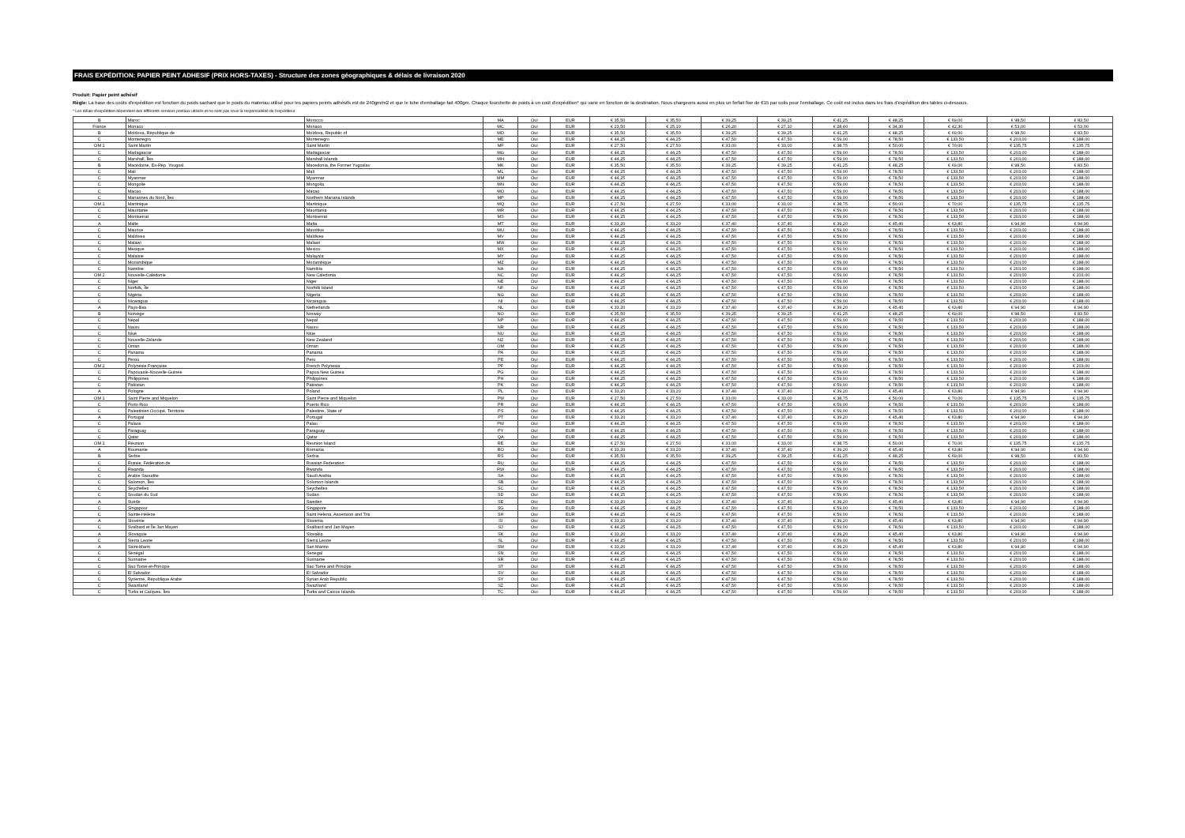FRAIS EXPÉDITION: PAPIER PEINT ADHESIF (PRIX HORS-TAXES) - Structure des zones géographiques & délais de livraison 2020
Produit: Papier peint adhésif
Règle: La base des coûts d'expédition est fonction du poids sachant que le poids du materiau utilisé pour les papiers peints adhésifs est de 240gm/m2 et que le tube d'emballage fait 400gm. Chaque fourchette de poids à un coût d'expédition* qui varie en fonction de la destination. Nous chargeons aussi en plus un forfait fixe de €15 par colis pour l'emballage. Ce coût est inclus dans les frais d'expédition des tables ci-dessous.
* Les délais d'expédition dépendent des différents services postaux utilisés et ne sont pas sous la responsabilité de l'expéditeur.
| B | Maroc | Morocco | MA | Oui | EUR | € 35,50 | € 35,50 | € 39,25 | € 39,25 | € 41,25 | € 48,25 | € 69,00 | € 98,50 | € 83,50 |
| France | Monaco | Monaco | MC | Oui | EUR | € 23,50 | € 25,10 | € 26,20 | € 27,10 | € 28,40 | € 34,30 | € 42,30 | € 53,00 | € 53,00 |
| B | Moldova, République de | Moldova, Republic of | MD | Oui | EUR | € 35,50 | € 35,50 | € 39,25 | € 39,25 | € 41,25 | € 48,25 | € 69,00 | € 98,50 | € 83,50 |
| C | Montenegro | Montenegro | ME | Oui | EUR | € 44,25 | € 44,25 | € 47,50 | € 47,50 | € 59,00 | € 78,50 | € 133,50 | € 203,00 | € 188,00 |
| OM 1 | Saint Martin | Saint Martin | MF | Oui | EUR | € 27,50 | € 27,50 | € 33,00 | € 33,00 | € 38,75 | € 50,00 | € 70,00 | € 135,75 | € 135,75 |
| C | Madagascar | Madagascar | MG | Oui | EUR | € 44,25 | € 44,25 | € 47,50 | € 47,50 | € 59,00 | € 78,50 | € 133,50 | € 203,00 | € 188,00 |
| C | Marshall, Îles | Marshall Islands | MH | Oui | EUR | € 44,25 | € 44,25 | € 47,50 | € 47,50 | € 59,00 | € 78,50 | € 133,50 | € 203,00 | € 188,00 |
| B | Macédoine, Ex-Rép. Yougosl. | Macedonia, the Former Yugoslav | MK | Oui | EUR | € 35,50 | € 35,50 | € 39,25 | € 39,25 | € 41,25 | € 48,25 | € 69,00 | € 98,50 | € 83,50 |
| C | Mali | Mali | ML | Oui | EUR | € 44,25 | € 44,25 | € 47,50 | € 47,50 | € 59,00 | € 78,50 | € 133,50 | € 203,00 | € 188,00 |
| C | Myanmar | Myanmar | MM | Oui | EUR | € 44,25 | € 44,25 | € 47,50 | € 47,50 | € 59,00 | € 78,50 | € 133,50 | € 203,00 | € 188,00 |
| C | Mongolie | Mongolia | MN | Oui | EUR | € 44,25 | € 44,25 | € 47,50 | € 47,50 | € 59,00 | € 78,50 | € 133,50 | € 203,00 | € 188,00 |
| C | Macao | Macao | MO | Oui | EUR | € 44,25 | € 44,25 | € 47,50 | € 47,50 | € 59,00 | € 78,50 | € 133,50 | € 203,00 | € 188,00 |
| C | Mariannes du Nord, Îles | Northern Mariana Islands | MP | Oui | EUR | € 44,25 | € 44,25 | € 47,50 | € 47,50 | € 59,00 | € 78,50 | € 133,50 | € 203,00 | € 188,00 |
| OM 1 | Martinique | Martinique | MQ | Oui | EUR | € 27,50 | € 27,50 | € 33,00 | € 33,00 | € 38,75 | € 50,00 | € 70,00 | € 135,75 | € 135,75 |
| C | Mauritanie | Mauritania | MR | Oui | EUR | € 44,25 | € 44,25 | € 47,50 | € 47,50 | € 59,00 | € 78,50 | € 133,50 | € 203,00 | € 188,00 |
| C | Montserrat | Montserrat | MS | Oui | EUR | € 44,25 | € 44,25 | € 47,50 | € 47,50 | € 59,00 | € 78,50 | € 133,50 | € 203,00 | € 188,00 |
| A | Malte | Malta | MT | Oui | EUR | € 33,20 | € 33,20 | € 37,40 | € 37,40 | € 39,20 | € 45,40 | € 63,80 | € 94,90 | € 94,90 |
| C | Maurice | Mauritius | MU | Oui | EUR | € 44,25 | € 44,25 | € 47,50 | € 47,50 | € 59,00 | € 78,50 | € 133,50 | € 203,00 | € 188,00 |
| C | Maldives | Maldives | MV | Oui | EUR | € 44,25 | € 44,25 | € 47,50 | € 47,50 | € 59,00 | € 78,50 | € 133,50 | € 203,00 | € 188,00 |
| C | Malawi | Malawi | MW | Oui | EUR | € 44,25 | € 44,25 | € 47,50 | € 47,50 | € 59,00 | € 78,50 | € 133,50 | € 203,00 | € 188,00 |
| C | Mexique | Mexico | MX | Oui | EUR | € 44,25 | € 44,25 | € 47,50 | € 47,50 | € 59,00 | € 78,50 | € 133,50 | € 203,00 | € 188,00 |
| C | Malaisie | Malaysia | MY | Oui | EUR | € 44,25 | € 44,25 | € 47,50 | € 47,50 | € 59,00 | € 78,50 | € 133,50 | € 203,00 | € 188,00 |
| C | Mozambique | Mozambique | MZ | Oui | EUR | € 44,25 | € 44,25 | € 47,50 | € 47,50 | € 59,00 | € 78,50 | € 133,50 | € 203,00 | € 188,00 |
| C | Namibie | Namibia | NA | Oui | EUR | € 44,25 | € 44,25 | € 47,50 | € 47,50 | € 59,00 | € 78,50 | € 133,50 | € 203,00 | € 188,00 |
| OM 2 | Nouvelle-Calédonie | New Caledonia | NC | Oui | EUR | € 44,25 | € 44,25 | € 47,50 | € 47,50 | € 59,00 | € 78,50 | € 133,50 | € 203,00 | € 203,00 |
| C | Niger | Niger | NE | Oui | EUR | € 44,25 | € 44,25 | € 47,50 | € 47,50 | € 59,00 | € 78,50 | € 133,50 | € 203,00 | € 188,00 |
| C | Norfolk, Île | Norfolk Island | NF | Oui | EUR | € 44,25 | € 44,25 | € 47,50 | € 47,50 | € 59,00 | € 78,50 | € 133,50 | € 203,00 | € 188,00 |
| C | Nigéria | Nigeria | NG | Oui | EUR | € 44,25 | € 44,25 | € 47,50 | € 47,50 | € 59,00 | € 78,50 | € 133,50 | € 203,00 | € 188,00 |
| C | Nicaragua | Nicaragua | NI | Oui | EUR | € 44,25 | € 44,25 | € 47,50 | € 47,50 | € 59,00 | € 78,50 | € 133,50 | € 203,00 | € 188,00 |
| A | Pays-Bas | Netherlands | NL | Oui | EUR | € 33,20 | € 33,20 | € 37,40 | € 37,40 | € 39,20 | € 45,40 | € 63,80 | € 94,90 | € 94,90 |
| B | Norvège | Norway | NO | Oui | EUR | € 35,50 | € 35,50 | € 39,25 | € 39,25 | € 41,25 | € 48,25 | € 69,00 | € 98,50 | € 83,50 |
| C | Népal | Nepal | NP | Oui | EUR | € 44,25 | € 44,25 | € 47,50 | € 47,50 | € 59,00 | € 78,50 | € 133,50 | € 203,00 | € 188,00 |
| C | Nauru | Nauru | NR | Oui | EUR | € 44,25 | € 44,25 | € 47,50 | € 47,50 | € 59,00 | € 78,50 | € 133,50 | € 203,00 | € 188,00 |
| C | Niué | Niue | NU | Oui | EUR | € 44,25 | € 44,25 | € 47,50 | € 47,50 | € 59,00 | € 78,50 | € 133,50 | € 203,00 | € 188,00 |
| C | Nouvelle-Zélande | New Zealand | NZ | Oui | EUR | € 44,25 | € 44,25 | € 47,50 | € 47,50 | € 59,00 | € 78,50 | € 133,50 | € 203,00 | € 188,00 |
| C | Oman | Oman | OM | Oui | EUR | € 44,25 | € 44,25 | € 47,50 | € 47,50 | € 59,00 | € 78,50 | € 133,50 | € 203,00 | € 188,00 |
| C | Panama | Panama | PA | Oui | EUR | € 44,25 | € 44,25 | € 47,50 | € 47,50 | € 59,00 | € 78,50 | € 133,50 | € 203,00 | € 188,00 |
| C | Pérou | Peru | PE | Oui | EUR | € 44,25 | € 44,25 | € 47,50 | € 47,50 | € 59,00 | € 78,50 | € 133,50 | € 203,00 | € 188,00 |
| OM 2 | Polynésie Française | French Polynesia | PF | Oui | EUR | € 44,25 | € 44,25 | € 47,50 | € 47,50 | € 59,00 | € 78,50 | € 133,50 | € 203,00 | € 203,00 |
| C | Papouasie-Nouvelle-Guinée | Papua New Guinea | PG | Oui | EUR | € 44,25 | € 44,25 | € 47,50 | € 47,50 | € 59,00 | € 78,50 | € 133,50 | € 203,00 | € 188,00 |
| C | Philippines | Philippines | PH | Oui | EUR | € 44,25 | € 44,25 | € 47,50 | € 47,50 | € 59,00 | € 78,50 | € 133,50 | € 203,00 | € 188,00 |
| C | Pakistan | Pakistan | PK | Oui | EUR | € 44,25 | € 44,25 | € 47,50 | € 47,50 | € 59,00 | € 78,50 | € 133,50 | € 203,00 | € 188,00 |
| A | Pologne | Poland | PL | Oui | EUR | € 33,20 | € 33,20 | € 37,40 | € 37,40 | € 39,20 | € 45,40 | € 63,80 | € 94,90 | € 94,90 |
| OM 1 | Saint Pierre and Miquelon | Saint Pierre and Miquelon | PM | Oui | EUR | € 27,50 | € 27,50 | € 33,00 | € 33,00 | € 38,75 | € 50,00 | € 70,00 | € 135,75 | € 135,75 |
| C | Porto Rico | Puerto Rico | PR | Oui | EUR | € 44,25 | € 44,25 | € 47,50 | € 47,50 | € 59,00 | € 78,50 | € 133,50 | € 203,00 | € 188,00 |
| C | Palestinien Occupé, Territoire | Palestine, State of | PS | Oui | EUR | € 44,25 | € 44,25 | € 47,50 | € 47,50 | € 59,00 | € 78,50 | € 133,50 | € 203,00 | € 188,00 |
| A | Portugal | Portugal | PT | Oui | EUR | € 33,20 | € 33,20 | € 37,40 | € 37,40 | € 39,20 | € 45,40 | € 63,80 | € 94,90 | € 94,90 |
| C | Palaos | Palau | PW | Oui | EUR | € 44,25 | € 44,25 | € 47,50 | € 47,50 | € 59,00 | € 78,50 | € 133,50 | € 203,00 | € 188,00 |
| C | Paraguay | Paraguay | PY | Oui | EUR | € 44,25 | € 44,25 | € 47,50 | € 47,50 | € 59,00 | € 78,50 | € 133,50 | € 203,00 | € 188,00 |
| C | Qatar | Qatar | QA | Oui | EUR | € 44,25 | € 44,25 | € 47,50 | € 47,50 | € 59,00 | € 78,50 | € 133,50 | € 203,00 | € 188,00 |
| OM 1 | Réunion | Reunion Island | RE | Oui | EUR | € 27,50 | € 27,50 | € 33,00 | € 33,00 | € 38,75 | € 50,00 | € 70,00 | € 135,75 | € 135,75 |
| A | Roumanie | Romania | RO | Oui | EUR | € 33,20 | € 33,20 | € 37,40 | € 37,40 | € 39,20 | € 45,40 | € 63,80 | € 94,90 | € 94,90 |
| B | Serbie | Serbia | RS | Oui | EUR | € 35,50 | € 35,50 | € 39,25 | € 39,25 | € 41,25 | € 48,25 | € 69,00 | € 98,50 | € 83,50 |
| C | Russie, Fédération de | Russian Federation | RU | Oui | EUR | € 44,25 | € 44,25 | € 47,50 | € 47,50 | € 59,00 | € 78,50 | € 133,50 | € 203,00 | € 188,00 |
| C | Rwanda | Rwanda | RW | Oui | EUR | € 44,25 | € 44,25 | € 47,50 | € 47,50 | € 59,00 | € 78,50 | € 133,50 | € 203,00 | € 188,00 |
| C | Arabie Saoudite | Saudi Arabia | SA | Oui | EUR | € 44,25 | € 44,25 | € 47,50 | € 47,50 | € 59,00 | € 78,50 | € 133,50 | € 203,00 | € 188,00 |
| C | Salomon, Îles | Solomon Islands | SB | Oui | EUR | € 44,25 | € 44,25 | € 47,50 | € 47,50 | € 59,00 | € 78,50 | € 133,50 | € 203,00 | € 188,00 |
| C | Seychelles | Seychelles | SC | Oui | EUR | € 44,25 | € 44,25 | € 47,50 | € 47,50 | € 59,00 | € 78,50 | € 133,50 | € 203,00 | € 188,00 |
| C | Soudan du Sud | Sudan | SD | Oui | EUR | € 44,25 | € 44,25 | € 47,50 | € 47,50 | € 59,00 | € 78,50 | € 133,50 | € 203,00 | € 188,00 |
| A | Suède | Sweden | SE | Oui | EUR | € 33,20 | € 33,20 | € 37,40 | € 37,40 | € 39,20 | € 45,40 | € 63,80 | € 94,90 | € 94,90 |
| C | Singapour | Singapore | SG | Oui | EUR | € 44,25 | € 44,25 | € 47,50 | € 47,50 | € 59,00 | € 78,50 | € 133,50 | € 203,00 | € 188,00 |
| C | Sainte-Hélène | Saint Helena, Ascension and Tris | SH | Oui | EUR | € 44,25 | € 44,25 | € 47,50 | € 47,50 | € 59,00 | € 78,50 | € 133,50 | € 203,00 | € 188,00 |
| A | Slovénie | Slovenia | SI | Oui | EUR | € 33,20 | € 33,20 | € 37,40 | € 37,40 | € 39,20 | € 45,40 | € 63,80 | € 94,90 | € 94,90 |
| C | Svalbard et Île Jan Mayen | Svalbard and Jan Mayen | SJ | Oui | EUR | € 44,25 | € 44,25 | € 47,50 | € 47,50 | € 59,00 | € 78,50 | € 133,50 | € 203,00 | € 188,00 |
| A | Slovaquie | Slovakia | SK | Oui | EUR | € 33,20 | € 33,20 | € 37,40 | € 37,40 | € 39,20 | € 45,40 | € 63,80 | € 94,90 | € 94,90 |
| C | Sierra Leone | Sierra Leone | SL | Oui | EUR | € 44,25 | € 44,25 | € 47,50 | € 47,50 | € 59,00 | € 78,50 | € 133,50 | € 203,00 | € 188,00 |
| A | Saint-Marin | San Marino | SM | Oui | EUR | € 33,20 | € 33,20 | € 37,40 | € 37,40 | € 39,20 | € 45,40 | € 63,80 | € 94,90 | € 94,90 |
| C | Sénégal | Senegal | SN | Oui | EUR | € 44,25 | € 44,25 | € 47,50 | € 47,50 | € 59,00 | € 78,50 | € 133,50 | € 203,00 | € 188,00 |
| C | Suriname | Suriname | SR | Oui | EUR | € 44,25 | € 44,25 | € 47,50 | € 47,50 | € 59,00 | € 78,50 | € 133,50 | € 203,00 | € 188,00 |
| C | Sao Tomé-et-Principe | Sao Tome and Principe | ST | Oui | EUR | € 44,25 | € 44,25 | € 47,50 | € 47,50 | € 59,00 | € 78,50 | € 133,50 | € 203,00 | € 188,00 |
| C | El Salvador | El Salvador | SV | Oui | EUR | € 44,25 | € 44,25 | € 47,50 | € 47,50 | € 59,00 | € 78,50 | € 133,50 | € 203,00 | € 188,00 |
| C | Syrienne, République Arabe | Syrian Arab Republic | SY | Oui | EUR | € 44,25 | € 44,25 | € 47,50 | € 47,50 | € 59,00 | € 78,50 | € 133,50 | € 203,00 | € 188,00 |
| C | Swaziland | Swaziland | SZ | Oui | EUR | € 44,25 | € 44,25 | € 47,50 | € 47,50 | € 59,00 | € 78,50 | € 133,50 | € 203,00 | € 188,00 |
| C | Turks et Caïques, Îles | Turks and Caicos Islands | TC | Oui | EUR | € 44,25 | € 44,25 | € 47,50 | € 47,50 | € 59,00 | € 78,50 | € 133,50 | € 203,00 | € 188,00 |